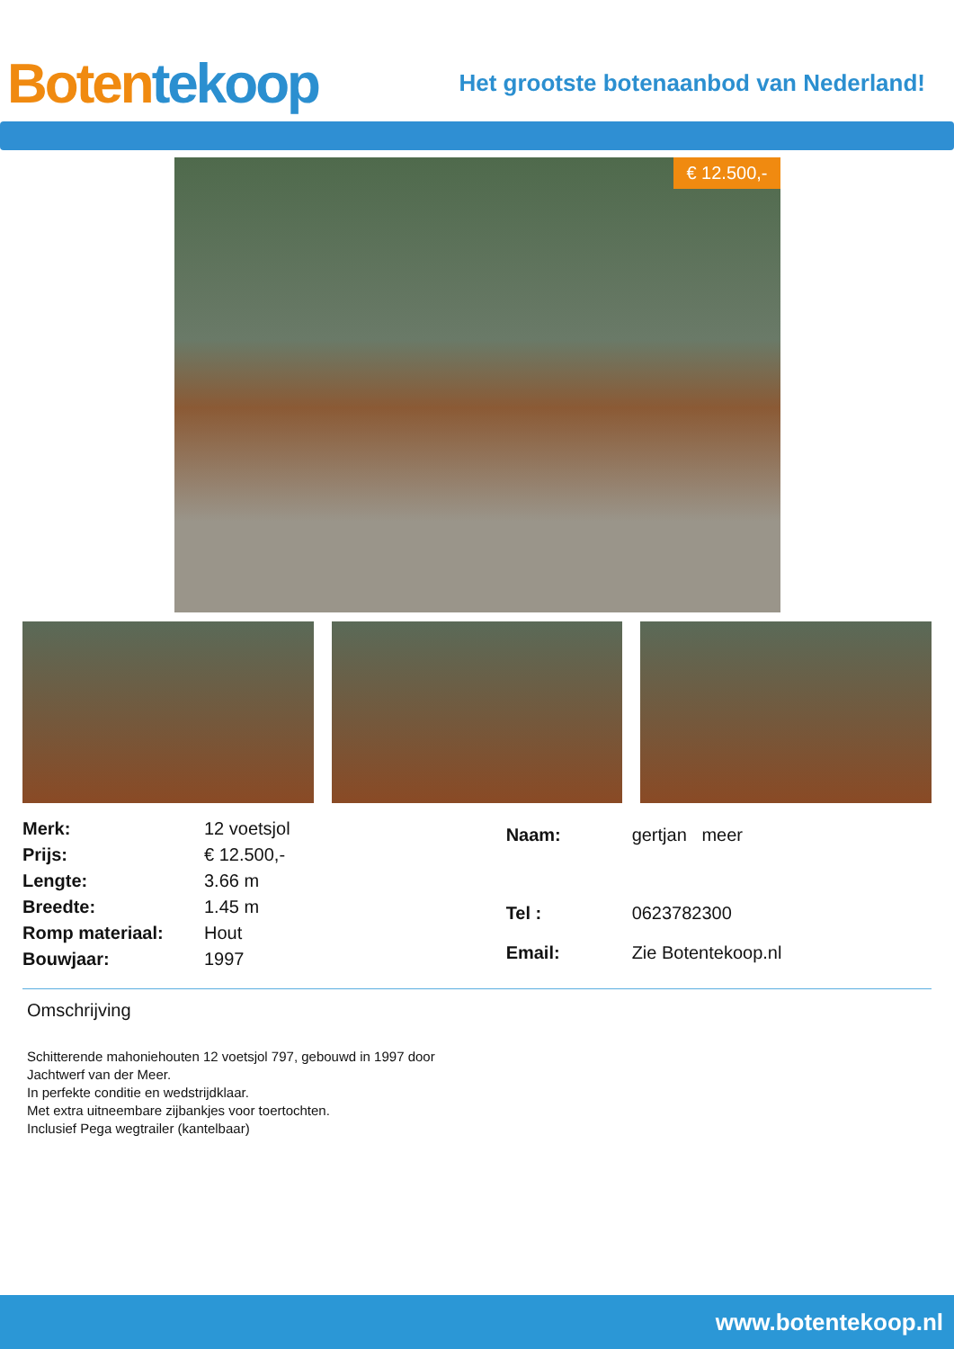Boten tekoop
Het grootste botenaanbod van Nederland!
€ 12.500,-
| Merk: | 12 voetsjol |
| Prijs: | € 12.500,- |
| Lengte: | 3.66 m |
| Breedte: | 1.45 m |
| Romp materiaal: | Hout |
| Bouwjaar: | 1997 |
| Naam: | gertjan meer |
| Tel : | 0623782300 |
| Email: | Zie Botentekoop.nl |
Omschrijving
Schitterende mahoniehouten 12 voetsjol 797, gebouwd in 1997 door Jachtwerf van der Meer.
In perfekte conditie en wedstrijdklaar.
Met extra uitneembare zijbankjes voor toertochten.
Inclusief Pega wegtrailer (kantelbaar)
www.botentekoop.nl